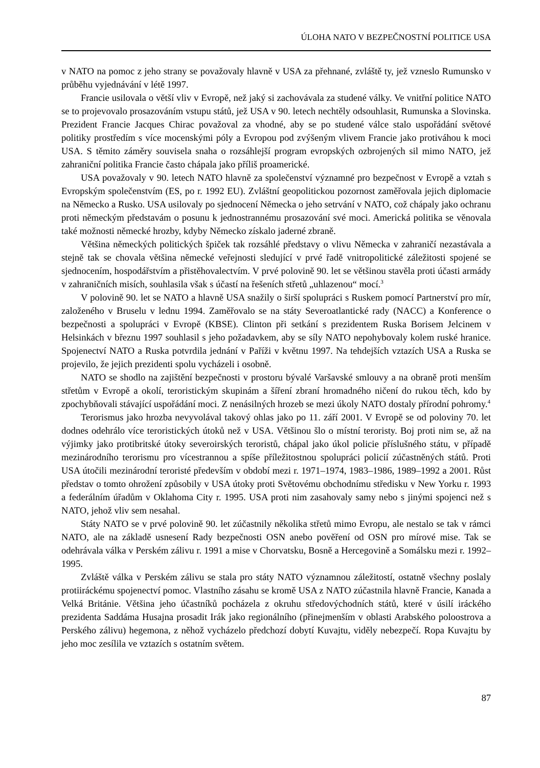ÚLOHA NATO V BEZPEČNOSTNÍ POLITICE USA
v NATO na pomoc z jeho strany se považovaly hlavně v USA za přehnané, zvláště ty, jež vzneslo Rumunsko v průběhu vyjednávání v létě 1997.
Francie usilovala o větší vliv v Evropě, než jaký si zachovávala za studené války. Ve vnitřní politice NATO se to projevovalo prosazováním vstupu států, jež USA v 90. letech nechtěly odsouhlasit, Rumunska a Slovinska. Prezident Francie Jacques Chirac považoval za vhodné, aby se po studené válce stalo uspořádání světové politiky prostředím s více mocenskými póly a Evropou pod zvýšeným vlivem Francie jako protiváhou k moci USA. S těmito záměry souvisela snaha o rozsáhlejší program evropských ozbrojených sil mimo NATO, jež zahraniční politika Francie často chápala jako příliš proamerické.
USA považovaly v 90. letech NATO hlavně za společenství významné pro bezpečnost v Evropě a vztah s Evropským společenstvím (ES, po r. 1992 EU). Zvláštní geopolitickou pozornost zaměřovala jejich diplomacie na Německo a Rusko. USA usilovaly po sjednocení Německa o jeho setrvání v NATO, což chápaly jako ochranu proti německým představám o posunu k jednostrannému prosazování své moci. Americká politika se věnovala také možnosti německé hrozby, kdyby Německo získalo jaderné zbraně.
Většina německých politických špiček tak rozsáhlé představy o vlivu Německa v zahraničí nezastávala a stejně tak se chovala většina německé veřejnosti sledující v prvé řadě vnitropolitické záležitosti spojené se sjednocením, hospodářstvím a přistěhovalectvím. V prvé polovině 90. let se většinou stavěla proti účasti armády v zahraničních misích, souhlasila však s účastí na řešeních střetů „uhlazenou“ mocí.<sup>3</sup>
V polovině 90. let se NATO a hlavně USA snažily o širší spolupráci s Ruskem pomocí Partnerství pro mír, založeného v Bruselu v lednu 1994. Zaměřovalo se na státy Severoatlantické rady (NACC) a Konference o bezpečnosti a spolupráci v Evropě (KBSE). Clinton při setkání s prezidentem Ruska Borisem Jelcinem v Helsinkách v březnu 1997 souhlasil s jeho požadavkem, aby se síly NATO nepohybovaly kolem ruské hranice. Spojenectví NATO a Ruska potvrdila jednání v Paříži v květnu 1997. Na tehdejších vztazích USA a Ruska se projevilo, že jejich prezidenti spolu vycházeli i osobně.
NATO se shodlo na zajištění bezpečnosti v prostoru bývalé Varšavské smlouvy a na obraně proti menším střetům v Evropě a okolí, teroristickým skupinám a šíření zbraní hromadného ničení do rukou těch, kdo by zpochybňovali stávající uspořádání moci. Z nenásilných hrozeb se mezi úkoly NATO dostaly přírodní pohromy.<sup>4</sup>
Terorismus jako hrozba nevyvolával takový ohlas jako po 11. září 2001. V Evropě se od poloviny 70. let dodnes odehrálo více teroristických útoků než v USA. Většinou šlo o místní teroristy. Boj proti nim se, až na výjimky jako protibritské útoky severoirských teroristů, chápal jako úkol policie příslušného státu, v případě mezinárodního terorismu pro vícestrannou a spíše příležitostnou spolupráci policií zúčastněných států. Proti USA útočili mezinárodní teroristé především v období mezi r. 1971–1974, 1983–1986, 1989–1992 a 2001. Růst představ o tomto ohrožení způsobily v USA útoky proti Světovému obchodnímu středisku v New Yorku r. 1993 a federálním úřadům v Oklahoma City r. 1995. USA proti nim zasahovaly samy nebo s jinými spojenci než s NATO, jehož vliv sem nesahal.
Státy NATO se v prvé polovině 90. let zúčastnily několika střetů mimo Evropu, ale nestalo se tak v rámci NATO, ale na základě usnesení Rady bezpečnosti OSN anebo pověření od OSN pro mírové mise. Tak se odehrávala válka v Perském zálivu r. 1991 a mise v Chorvatsku, Bosně a Hercegovině a Somálsku mezi r. 1992–1995.
Zvláště válka v Perském zálivu se stala pro státy NATO významnou záležitostí, ostatně všechny poslaly protiiráckému spojenectví pomoc. Vlastního zásahu se kromě USA z NATO zúčastnila hlavně Francie, Kanada a Velká Británie. Většina jeho účastníků pocházela z okruhu středovýchodních států, které v úsilí iráckého prezidenta Saddáma Husajna prosadit Irák jako regionálního (přinejmenším v oblasti Arabského poloostrova a Perského zálivu) hegemona, z něhož vycházelo předchozí dobytí Kuvajtu, viděly nebezpečí. Ropa Kuvajtu by jeho moc zesílila ve vztazích s ostatním světem.
87